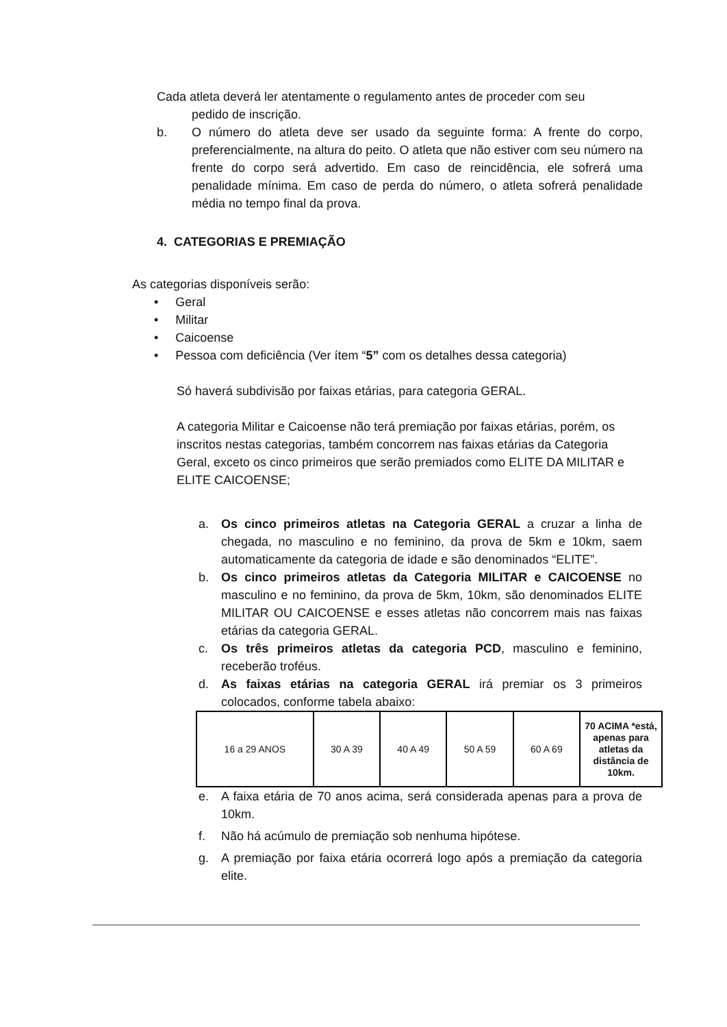Cada atleta deverá ler atentamente o regulamento antes de proceder com seu
pedido de inscrição.
b. O número do atleta deve ser usado da seguinte forma: A frente do corpo, preferencialmente, na altura do peito. O atleta que não estiver com seu número na frente do corpo será advertido. Em caso de reincidência, ele sofrerá uma penalidade mínima. Em caso de perda do número, o atleta sofrerá penalidade média no tempo final da prova.
4. CATEGORIAS E PREMIAÇÃO
As categorias disponíveis serão:
• Geral
• Militar
• Caicoense
• Pessoa com deficiência (Ver ítem “5” com os detalhes dessa categoria)
Só haverá subdivisão por faixas etárias, para categoria GERAL.
A categoria Militar e Caicoense não terá premiação por faixas etárias, porém, os inscritos nestas categorias, também concorrem nas faixas etárias da Categoria Geral, exceto os cinco primeiros que serão premiados como ELITE DA MILITAR e ELITE CAICOENSE;
a. Os cinco primeiros atletas na Categoria GERAL a cruzar a linha de chegada, no masculino e no feminino, da prova de 5km e 10km, saem automaticamente da categoria de idade e são denominados “ELITE”.
b. Os cinco primeiros atletas da Categoria MILITAR e CAICOENSE no masculino e no feminino, da prova de 5km, 10km, são denominados ELITE MILITAR OU CAICOENSE e esses atletas não concorrem mais nas faixas etárias da categoria GERAL.
c. Os três primeiros atletas da categoria PCD, masculino e feminino, receberão troféus.
d. As faixas etárias na categoria GERAL irá premiar os 3 primeiros colocados, conforme tabela abaixo:
| 16 a 29 ANOS | 30 A 39 | 40 A 49 | 50 A 59 | 60 A 69 | 70 ACIMA *está, apenas para atletas da distância de 10km. |
e. A faixa etária de 70 anos acima, será considerada apenas para a prova de 10km.
f. Não há acúmulo de premiação sob nenhuma hipótese.
g. A premiação por faixa etária ocorrerá logo após a premiação da categoria elite.